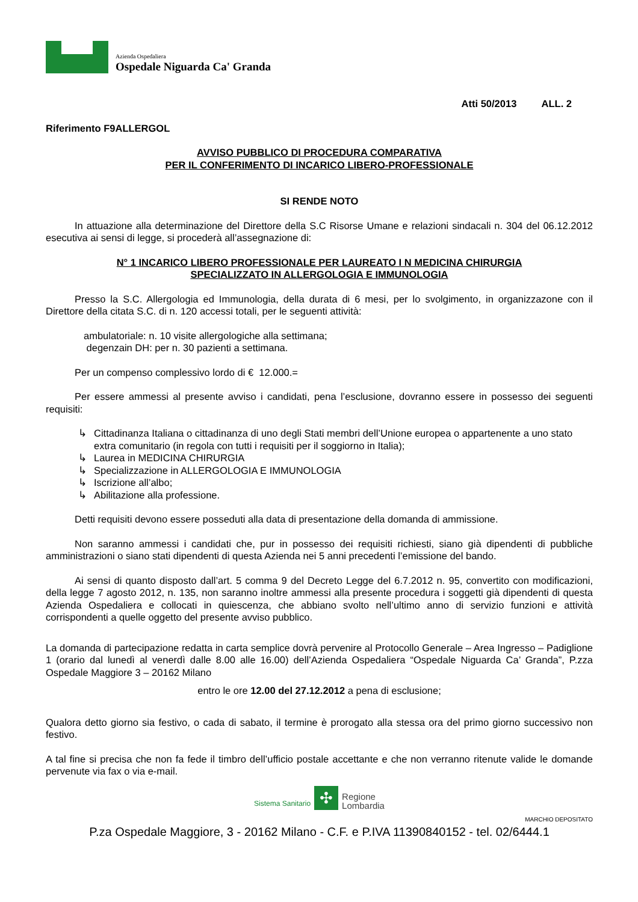Azienda Ospedaliera
Ospedale Niguarda Ca' Granda
Atti 50/2013 ALL. 2
Riferimento F9ALLERGOL
AVVISO PUBBLICO DI PROCEDURA COMPARATIVA
PER IL CONFERIMENTO DI INCARICO LIBERO-PROFESSIONALE
SI RENDE NOTO
In attuazione alla determinazione del Direttore della S.C Risorse Umane e relazioni sindacali n. 304 del 06.12.2012 esecutiva ai sensi di legge, si procederà all’assegnazione di:
N° 1 INCARICO LIBERO PROFESSIONALE PER LAUREATO I N MEDICINA CHIRURGIA
SPECIALIZZATO IN ALLERGOLOGIA E IMMUNOLOGIA
Presso la S.C. Allergologia ed Immunologia, della durata di 6 mesi, per lo svolgimento, in organizzazone con il Direttore della citata S.C. di n. 120 accessi totali, per le seguenti attività:
ambulatoriale: n. 10 visite allergologiche alla settimana;
degenzain DH: per n. 30 pazienti a settimana.
Per un compenso complessivo lordo di € 12.000.=
Per essere ammessi al presente avviso i candidati, pena l’esclusione, dovranno essere in possesso dei seguenti requisiti:
↳ Cittadinanza Italiana o cittadinanza di uno degli Stati membri dell’Unione europea o appartenente a uno stato extra comunitario (in regola con tutti i requisiti per il soggiorno in Italia);
↳ Laurea in MEDICINA CHIRURGIA
↳ Specializzazione in ALLERGOLOGIA E IMMUNOLOGIA
↳ Iscrizione all’albo;
↳ Abilitazione alla professione.
Detti requisiti devono essere posseduti alla data di presentazione della domanda di ammissione.
Non saranno ammessi i candidati che, pur in possesso dei requisiti richiesti, siano già dipendenti di pubbliche amministrazioni o siano stati dipendenti di questa Azienda nei 5 anni precedenti l’emissione del bando.
Ai sensi di quanto disposto dall’art. 5 comma 9 del Decreto Legge del 6.7.2012 n. 95, convertito con modificazioni, della legge 7 agosto 2012, n. 135, non saranno inoltre ammessi alla presente procedura i soggetti già dipendenti di questa Azienda Ospedaliera e collocati in quiescenza, che abbiano svolto nell’ultimo anno di servizio funzioni e attività corrispondenti a quelle oggetto del presente avviso pubblico.
La domanda di partecipazione redatta in carta semplice dovrà pervenire al Protocollo Generale – Area Ingresso – Padiglione 1 (orario dal lunedì al venerdì dalle 8.00 alle 16.00) dell’Azienda Ospedaliera “Ospedale Niguarda Ca’ Granda”, P.zza Ospedale Maggiore 3 – 20162 Milano
entro le ore 12.00 del 27.12.2012 a pena di esclusione;
Qualora detto giorno sia festivo, o cada di sabato, il termine è prorogato alla stessa ora del primo giorno successivo non festivo.
A tal fine si precisa che non fa fede il timbro dell’ufficio postale accettante e che non verranno ritenute valide le domande pervenute via fax o via e-mail.
Sistema Sanitario ✣ Regione
Lombardia
MARCHIO DEPOSITATO
P.za Ospedale Maggiore, 3 - 20162 Milano - C.F. e P.IVA 11390840152 - tel. 02/6444.1